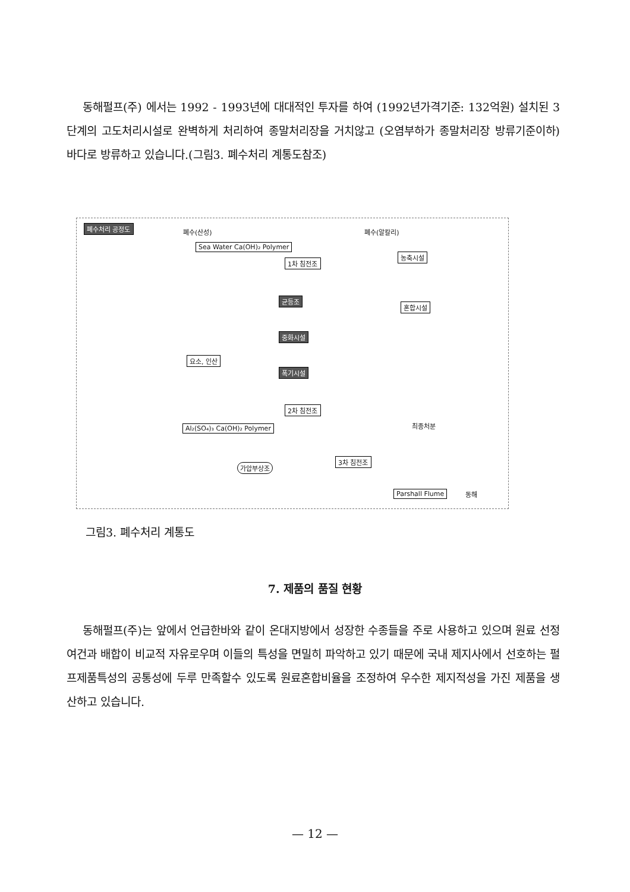동해펄프(주) 에서는 1992 - 1993년에 대대적인 투자를 하여 (1992년가격기준: 132억원) 설치된 3단계의 고도처리시설로 완벽하게 처리하여 종말처리장을 거치않고 (오염부하가 종말처리장 방류기준이하) 바다로 방류하고 있습니다.(그림3. 폐수처리 계통도참조)
폐수처리 공정도 폐수(산성) 폐수(알칼리)
Sea Water Ca(OH)₂ Polymer
1차 침전조
농축시설
균등조
혼합시설
중화시설
요소, 인산
폭기시설
2차 침전조
최종처분 Al₂(SO₄)₃ Ca(OH)₂ Polymer
3차 침전조
가압부상조
Parshall Flume 동해
그림3. 폐수처리 계통도
7. 제품의 품질 현황
동해펄프(주)는 앞에서 언급한바와 같이 온대지방에서 성장한 수종들을 주로 사용하고 있으며 원료 선정여건과 배합이 비교적 자유로우며 이들의 특성을 면밀히 파악하고 있기 때문에 국내 제지사에서 선호하는 펄프제품특성의 공통성에 두루 만족할수 있도록 원료혼합비율을 조정하여 우수한 제지적성을 가진 제품을 생산하고 있습니다.
— 12 —